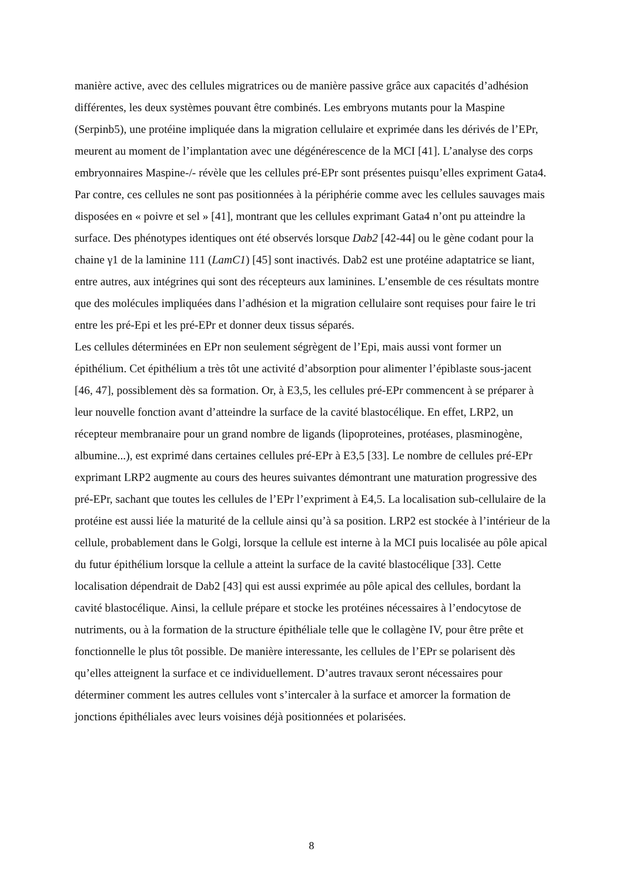manière active, avec des cellules migratrices ou de manière passive grâce aux capacités d’adhésion différentes, les deux systèmes pouvant être combinés. Les embryons mutants pour la Maspine (Serpinb5), une protéine impliquée dans la migration cellulaire et exprimée dans les dérivés de l’EPr, meurent au moment de l’implantation avec une dégénérescence de la MCI [41]. L’analyse des corps embryonnaires Maspine-/- révèle que les cellules pré-EPr sont présentes puisqu’elles expriment Gata4. Par contre, ces cellules ne sont pas positionnées à la périphérie comme avec les cellules sauvages mais disposées en « poivre et sel » [41], montrant que les cellules exprimant Gata4 n’ont pu atteindre la surface. Des phénotypes identiques ont été observés lorsque Dab2 [42-44] ou le gène codant pour la chaine γ1 de la laminine 111 (LamC1) [45] sont inactivés. Dab2 est une protéine adaptatrice se liant, entre autres, aux intégrines qui sont des récepteurs aux laminines. L’ensemble de ces résultats montre que des molécules impliquées dans l’adhésion et la migration cellulaire sont requises pour faire le tri entre les pré-Epi et les pré-EPr et donner deux tissus séparés.
Les cellules déterminées en EPr non seulement ségrègent de l’Epi, mais aussi vont former un épithélium. Cet épithélium a très tôt une activité d’absorption pour alimenter l’épiblaste sous-jacent [46, 47], possiblement dès sa formation. Or, à E3,5, les cellules pré-EPr commencent à se préparer à leur nouvelle fonction avant d’atteindre la surface de la cavité blastocélique. En effet, LRP2, un récepteur membranaire pour un grand nombre de ligands (lipoproteines, protéases, plasminogène, albumine...), est exprimé dans certaines cellules pré-EPr à E3,5 [33]. Le nombre de cellules pré-EPr exprimant LRP2 augmente au cours des heures suivantes démontrant une maturation progressive des pré-EPr, sachant que toutes les cellules de l’EPr l’expriment à E4,5. La localisation sub-cellulaire de la protéine est aussi liée la maturité de la cellule ainsi qu’à sa position. LRP2 est stockée à l’intérieur de la cellule, probablement dans le Golgi, lorsque la cellule est interne à la MCI puis localisée au pôle apical du futur épithélium lorsque la cellule a atteint la surface de la cavité blastocélique [33]. Cette localisation dépendrait de Dab2 [43] qui est aussi exprimée au pôle apical des cellules, bordant la cavité blastocélique. Ainsi, la cellule prépare et stocke les protéines nécessaires à l’endocytose de nutriments, ou à la formation de la structure épithéliale telle que le collagène IV, pour être prête et fonctionnelle le plus tôt possible. De manière interessante, les cellules de l’EPr se polarisent dès qu’elles atteignent la surface et ce individuellement. D’autres travaux seront nécessaires pour déterminer comment les autres cellules vont s’intercaler à la surface et amorcer la formation de jonctions épithéliales avec leurs voisines déjà positionnées et polarisées.
8